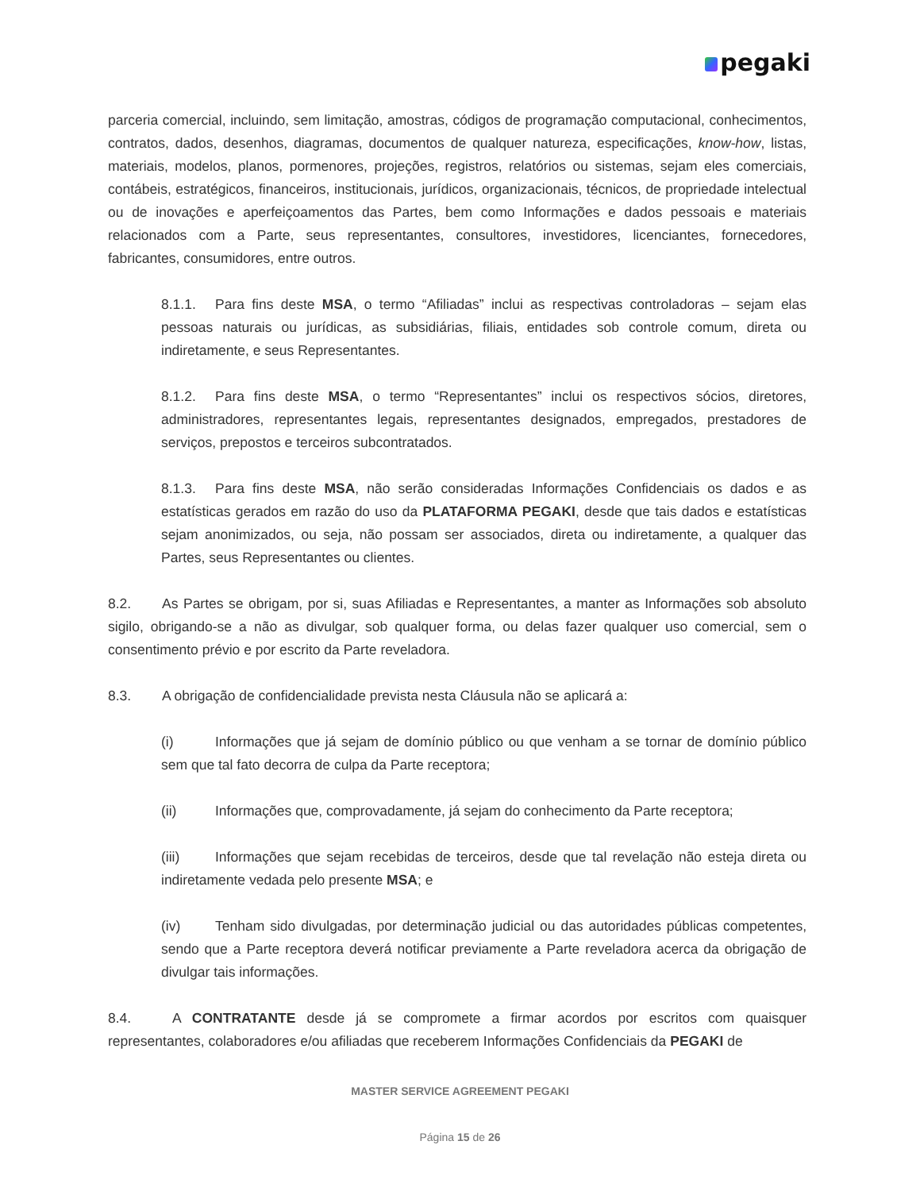pegaki
parceria comercial, incluindo, sem limitação, amostras, códigos de programação computacional, conhecimentos, contratos, dados, desenhos, diagramas, documentos de qualquer natureza, especificações, know-how, listas, materiais, modelos, planos, pormenores, projeções, registros, relatórios ou sistemas, sejam eles comerciais, contábeis, estratégicos, financeiros, institucionais, jurídicos, organizacionais, técnicos, de propriedade intelectual ou de inovações e aperfeiçoamentos das Partes, bem como Informações e dados pessoais e materiais relacionados com a Parte, seus representantes, consultores, investidores, licenciantes, fornecedores, fabricantes, consumidores, entre outros.
8.1.1. Para fins deste MSA, o termo “Afiliadas” inclui as respectivas controladoras – sejam elas pessoas naturais ou jurídicas, as subsidiárias, filiais, entidades sob controle comum, direta ou indiretamente, e seus Representantes.
8.1.2. Para fins deste MSA, o termo “Representantes” inclui os respectivos sócios, diretores, administradores, representantes legais, representantes designados, empregados, prestadores de serviços, prepostos e terceiros subcontratados.
8.1.3. Para fins deste MSA, não serão consideradas Informações Confidenciais os dados e as estatísticas gerados em razão do uso da PLATAFORMA PEGAKI, desde que tais dados e estatísticas sejam anonimizados, ou seja, não possam ser associados, direta ou indiretamente, a qualquer das Partes, seus Representantes ou clientes.
8.2. As Partes se obrigam, por si, suas Afiliadas e Representantes, a manter as Informações sob absoluto sigilo, obrigando-se a não as divulgar, sob qualquer forma, ou delas fazer qualquer uso comercial, sem o consentimento prévio e por escrito da Parte reveladora.
8.3. A obrigação de confidencialidade prevista nesta Cláusula não se aplicará a:
(i) Informações que já sejam de domínio público ou que venham a se tornar de domínio público sem que tal fato decorra de culpa da Parte receptora;
(ii) Informações que, comprovadamente, já sejam do conhecimento da Parte receptora;
(iii) Informações que sejam recebidas de terceiros, desde que tal revelação não esteja direta ou indiretamente vedada pelo presente MSA; e
(iv) Tenham sido divulgadas, por determinação judicial ou das autoridades públicas competentes, sendo que a Parte receptora deverá notificar previamente a Parte reveladora acerca da obrigação de divulgar tais informações.
8.4. A CONTRATANTE desde já se compromete a firmar acordos por escritos com quaisquer representantes, colaboradores e/ou afiliadas que receberem Informações Confidenciais da PEGAKI de
MASTER SERVICE AGREEMENT PEGAKI
Página 15 de 26